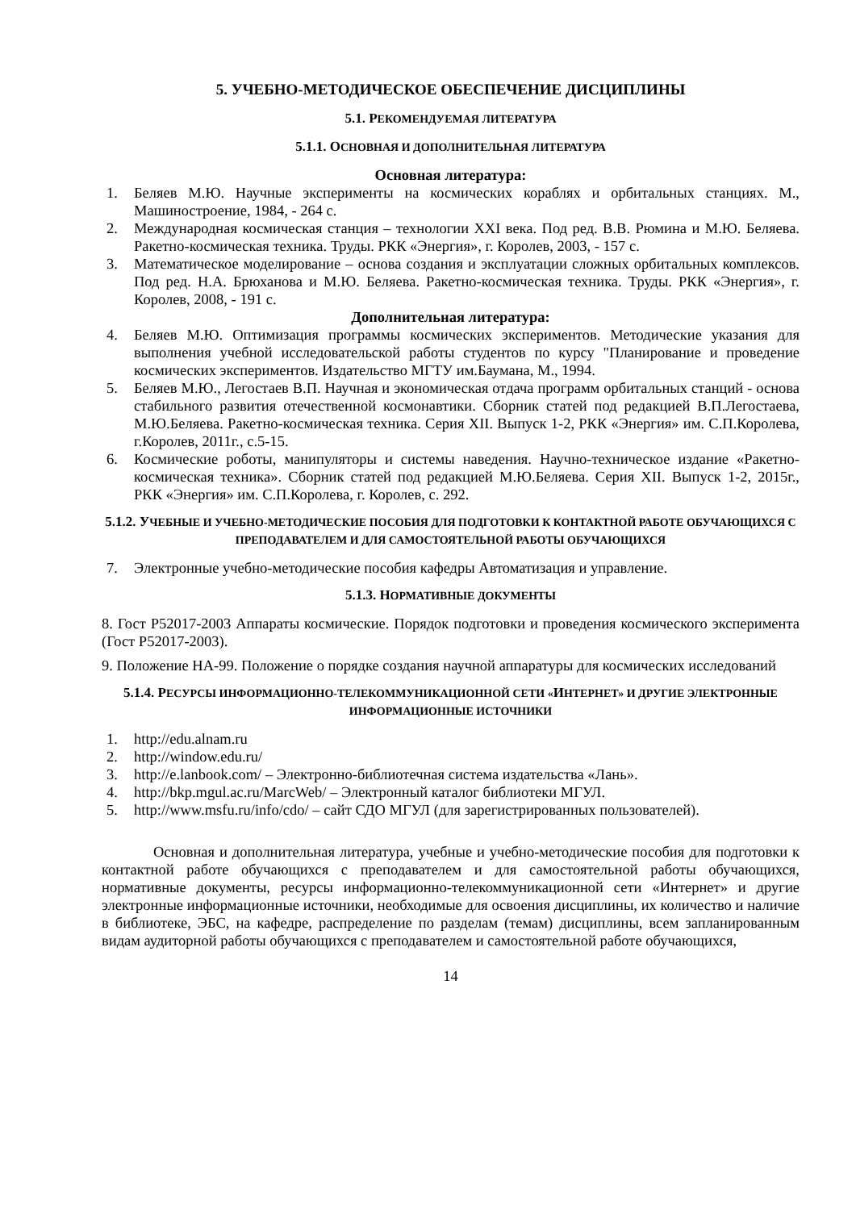5. УЧЕБНО-МЕТОДИЧЕСКОЕ ОБЕСПЕЧЕНИЕ ДИСЦИПЛИНЫ
5.1. РЕКОМЕНДУЕМАЯ ЛИТЕРАТУРА
5.1.1. ОСНОВНАЯ И ДОПОЛНИТЕЛЬНАЯ ЛИТЕРАТУРА
Основная литература:
1. Беляев М.Ю. Научные эксперименты на космических кораблях и орбитальных станциях. М., Машиностроение, 1984, - 264 с.
2. Международная космическая станция – технологии XXI века. Под ред. В.В. Рюмина и М.Ю. Беляева. Ракетно-космическая техника. Труды. РКК «Энергия», г. Королев, 2003, - 157 с.
3. Математическое моделирование – основа создания и эксплуатации сложных орбитальных комплексов. Под ред. Н.А. Брюханова и М.Ю. Беляева. Ракетно-космическая техника. Труды. РКК «Энергия», г. Королев, 2008, - 191 с.
Дополнительная литература:
4. Беляев М.Ю. Оптимизация программы космических экспериментов. Методические указания для выполнения учебной исследовательской работы студентов по курсу "Планирование и проведение космических экспериментов. Издательство МГТУ им.Баумана, М., 1994.
5. Беляев М.Ю., Легостаев В.П. Научная и экономическая отдача программ орбитальных станций - основа стабильного развития отечественной космонавтики. Сборник статей под редакцией В.П.Легостаева, М.Ю.Беляева. Ракетно-космическая техника. Серия XII. Выпуск 1-2, РКК «Энергия» им. С.П.Королева, г.Королев, 2011г., с.5-15.
6. Космические роботы, манипуляторы и системы наведения. Научно-техническое издание «Ракетно-космическая техника». Сборник статей под редакцией М.Ю.Беляева. Серия XII. Выпуск 1-2, 2015г., РКК «Энергия» им. С.П.Королева, г. Королев, с. 292.
5.1.2. УЧЕБНЫЕ И УЧЕБНО-МЕТОДИЧЕСКИЕ ПОСОБИЯ ДЛЯ ПОДГОТОВКИ К КОНТАКТНОЙ РАБОТЕ ОБУЧАЮЩИХСЯ С ПРЕПОДАВАТЕЛЕМ И ДЛЯ САМОСТОЯТЕЛЬНОЙ РАБОТЫ ОБУЧАЮЩИХСЯ
7. Электронные учебно-методические пособия кафедры Автоматизация и управление.
5.1.3. НОРМАТИВНЫЕ ДОКУМЕНТЫ
8. Гост Р52017-2003 Аппараты космические. Порядок подготовки и проведения космического эксперимента (Гост Р52017-2003).
9. Положение НА-99. Положение о порядке создания научной аппаратуры для космических исследований
5.1.4. РЕСУРСЫ ИНФОРМАЦИОННО-ТЕЛЕКОММУНИКАЦИОННОЙ СЕТИ «ИНТЕРНЕТ» И ДРУГИЕ ЭЛЕКТРОННЫЕ ИНФОРМАЦИОННЫЕ ИСТОЧНИКИ
1. http://edu.alnam.ru
2. http://window.edu.ru/
3. http://e.lanbook.com/ – Электронно-библиотечная система издательства «Лань».
4. http://bkp.mgul.ac.ru/MarcWeb/ – Электронный каталог библиотеки МГУЛ.
5. http://www.msfu.ru/info/cdo/ – сайт СДО МГУЛ (для зарегистрированных пользователей).
Основная и дополнительная литература, учебные и учебно-методические пособия для подготовки к контактной работе обучающихся с преподавателем и для самостоятельной работы обучающихся, нормативные документы, ресурсы информационно-телекоммуникационной сети «Интернет» и другие электронные информационные источники, необходимые для освоения дисциплины, их количество и наличие в библиотеке, ЭБС, на кафедре, распределение по разделам (темам) дисциплины, всем запланированным видам аудиторной работы обучающихся с преподавателем и самостоятельной работе обучающихся,
14